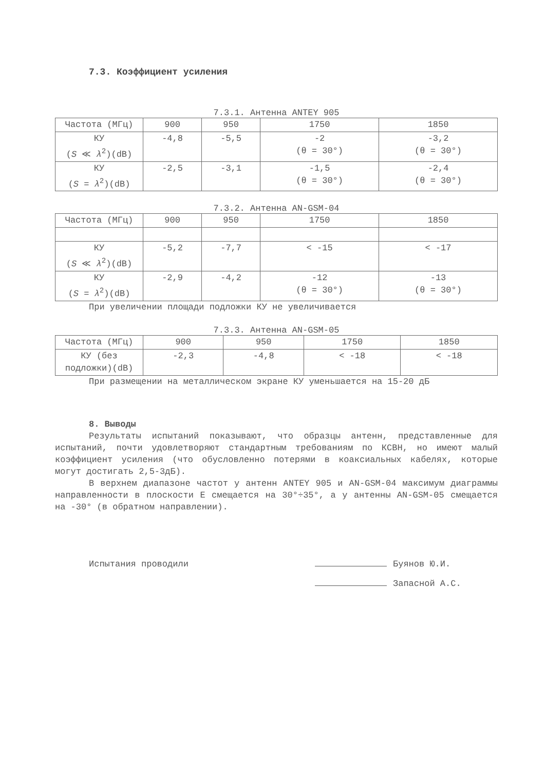7.3. Коэффициент усиления
7.3.1. Антенна ANTEY 905
| Частота (МГц) | 900 | 950 | 1750 | 1850 |
| КУ ( S ≪ λ<sup>2</sup>)(dB) | -4,8 | -5,5 | -2 (θ = 30°) | -3,2 (θ = 30°) |
| КУ ( S = λ<sup>2</sup>)(dB) | -2,5 | -3,1 | -1,5 (θ = 30°) | -2,4 (θ = 30°) |
7.3.2. Антенна AN-GSM-04
| Частота (МГц) | 900 | 950 | 1750 | 1850 |
| КУ ( S ≪ λ<sup>2</sup>)(dB) | -5,2 | -7,7 | < -15 | < -17 |
| КУ ( S = λ<sup>2</sup>)(dB) | -2,9 | -4,2 | -12 (θ = 30°) | -13 (θ = 30°) |
При увеличении площади подложки КУ не увеличивается
7.3.3. Антенна AN-GSM-05
| Частота (МГц) | 900 | 950 | 1750 | 1850 |
| КУ (без подложки)(dB) | -2,3 | -4,8 | < -18 | < -18 |
При размещении на металлическом экране КУ уменьшается на 15-20 дБ
8. Выводы
Результаты испытаний показывают, что образцы антенн, представленные для испытаний, почти удовлетворяют стандартным требованиям по КСВН, но имеют малый коэффициент усиления (что обусловленно потерями в коаксиальных кабелях, которые могут достигать 2,5-3дБ).
В верхнем диапазоне частот у антенн ANTEY 905 и AN-GSM-04 максимум диаграммы направленности в плоскости Е смещается на 30°÷35°, а у антенны AN-GSM-05 смещается на -30° (в обратном направлении).
Испытания проводили Буянов Ю.И.
Запасной А.С.